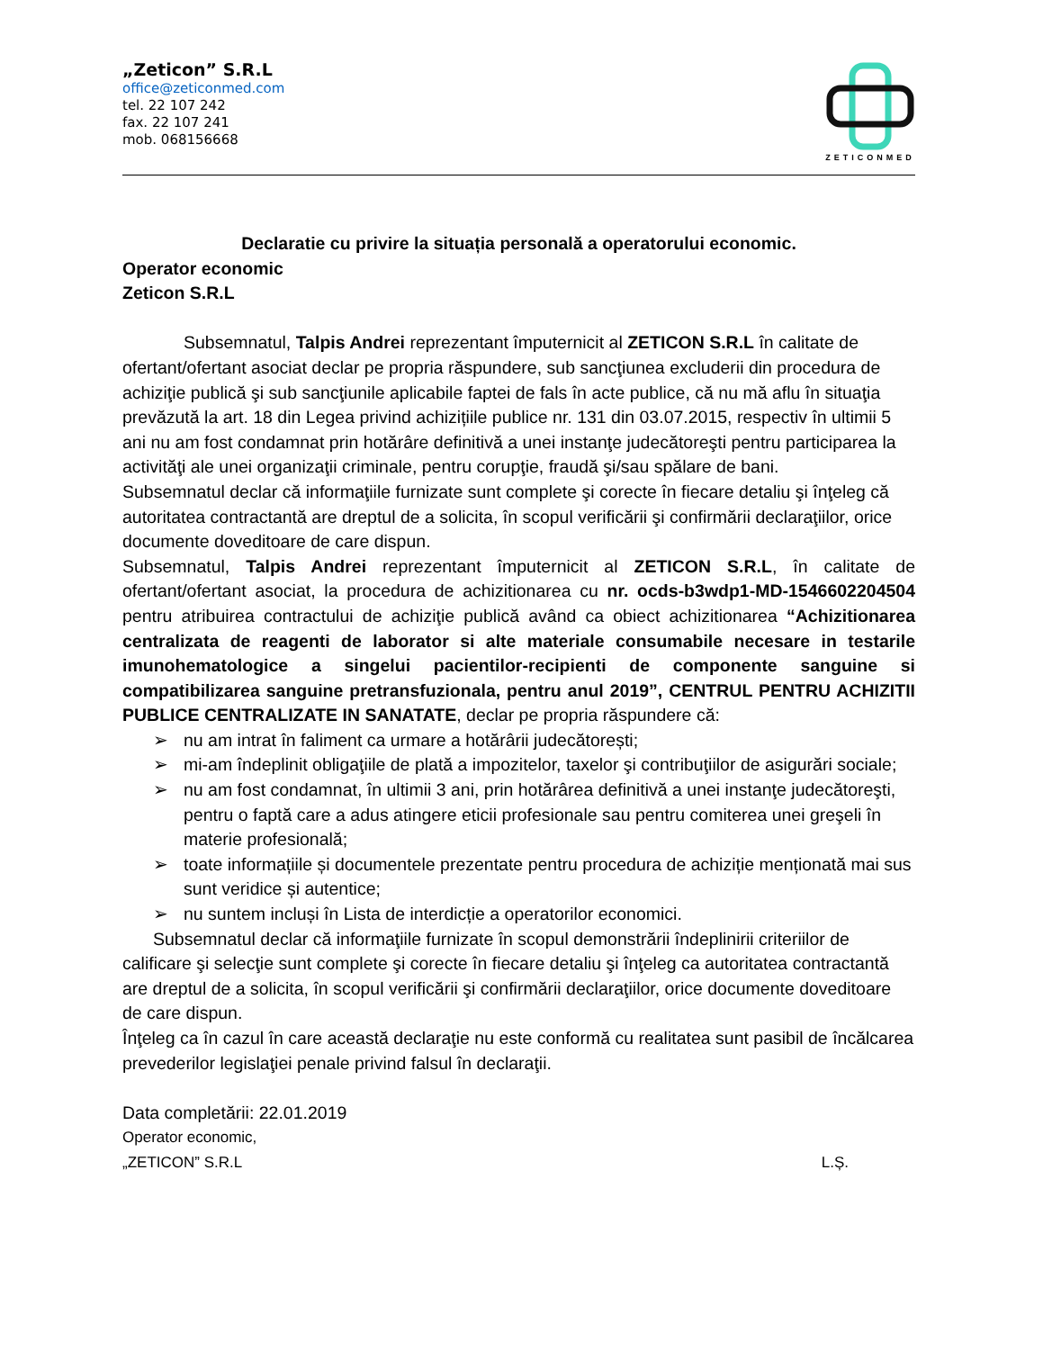„Zeticon” S.R.L
office@zeticonmed.com
tel. 22 107 242
fax. 22 107 241
mob. 068156668
ZETICONMED
Declaratie cu privire la situația personală a operatorului economic.
Operator economic
Zeticon S.R.L
Subsemnatul, Talpis Andrei reprezentant împuternicit al ZETICON S.R.L în calitate de ofertant/ofertant asociat declar pe propria răspundere, sub sancţiunea excluderii din procedura de achiziţie publică şi sub sancţiunile aplicabile faptei de fals în acte publice, că nu mă aflu în situaţia prevăzută la art. 18 din Legea privind achizițiile publice nr. 131 din 03.07.2015, respectiv în ultimii 5 ani nu am fost condamnat prin hotărâre definitivă a unei instanţe judecătoreşti pentru participarea la activităţi ale unei organizaţii criminale, pentru corupţie, fraudă şi/sau spălare de bani.
Subsemnatul declar că informaţiile furnizate sunt complete şi corecte în fiecare detaliu şi înţeleg că autoritatea contractantă are dreptul de a solicita, în scopul verificării şi confirmării declaraţiilor, orice documente doveditoare de care dispun.
Subsemnatul, Talpis Andrei reprezentant împuternicit al ZETICON S.R.L, în calitate de ofertant/ofertant asociat, la procedura de achizitionarea cu nr. ocds-b3wdp1-MD-1546602204504 pentru atribuirea contractului de achiziţie publică având ca obiect achizitionarea “Achizitionarea centralizata de reagenti de laborator si alte materiale consumabile necesare in testarile imunohematologice a singelui pacientilor-recipienti de componente sanguine si compatibilizarea sanguine pretransfuzionala, pentru anul 2019”, CENTRUL PENTRU ACHIZITII PUBLICE CENTRALIZATE IN SANATATE, declar pe propria răspundere că:
➢ nu am intrat în faliment ca urmare a hotărârii judecătorești;
➢ mi-am îndeplinit obligaţiile de plată a impozitelor, taxelor şi contribuţiilor de asigurări sociale;
➢ nu am fost condamnat, în ultimii 3 ani, prin hotărârea definitivă a unei instanţe judecătoreşti, pentru o faptă care a adus atingere eticii profesionale sau pentru comiterea unei greşeli în materie profesională;
➢ toate informațiile și documentele prezentate pentru procedura de achiziție menționată mai sus sunt veridice și autentice;
➢ nu suntem incluși în Lista de interdicție a operatorilor economici.
Subsemnatul declar că informaţiile furnizate în scopul demonstrării îndeplinirii criteriilor de calificare şi selecţie sunt complete şi corecte în fiecare detaliu şi înţeleg ca autoritatea contractantă are dreptul de a solicita, în scopul verificării şi confirmării declaraţiilor, orice documente doveditoare de care dispun.
Înţeleg ca în cazul în care această declaraţie nu este conformă cu realitatea sunt pasibil de încălcarea prevederilor legislaţiei penale privind falsul în declaraţii.
Data completării: 22.01.2019
Operator economic,
„ZETICON” S.R.L L.Ș.